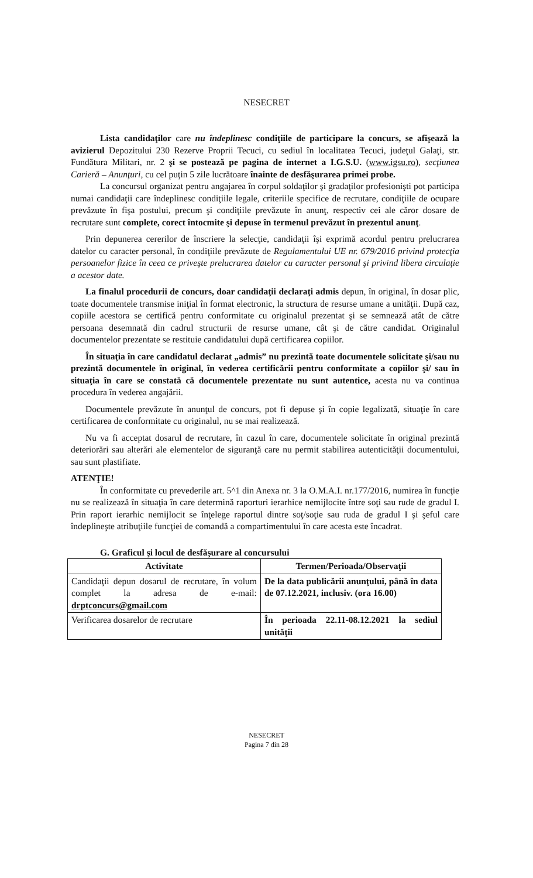NESECRET
Lista candidaţilor care nu îndeplinesc condiţiile de participare la concurs, se afişează la avizierul Depozitului 230 Rezerve Proprii Tecuci, cu sediul în localitatea Tecuci, judeţul Galaţi, str. Fundătura Militari, nr. 2 şi se postează pe pagina de internet a I.G.S.U. (www.igsu.ro), secţiunea Carieră – Anunţuri, cu cel puţin 5 zile lucrătoare înainte de desfăşurarea primei probe.
La concursul organizat pentru angajarea în corpul soldaţilor şi gradaţilor profesionişti pot participa numai candidaţii care îndeplinesc condiţiile legale, criteriile specifice de recrutare, condiţiile de ocupare prevăzute în fişa postului, precum şi condiţiile prevăzute în anunţ, respectiv cei ale căror dosare de recrutare sunt complete, corect întocmite şi depuse în termenul prevăzut în prezentul anunţ.
Prin depunerea cererilor de înscriere la selecţie, candidaţii îşi exprimă acordul pentru prelucrarea datelor cu caracter personal, în condiţiile prevăzute de Regulamentului UE nr. 679/2016 privind protecţia persoanelor fizice în ceea ce priveşte prelucrarea datelor cu caracter personal şi privind libera circulaţie a acestor date.
La finalul procedurii de concurs, doar candidaţii declaraţi admis depun, în original, în dosar plic, toate documentele transmise iniţial în format electronic, la structura de resurse umane a unităţii. După caz, copiile acestora se certifică pentru conformitate cu originalul prezentat şi se semnează atât de către persoana desemnată din cadrul structurii de resurse umane, cât şi de către candidat. Originalul documentelor prezentate se restituie candidatului după certificarea copiilor.
În situaţia în care candidatul declarat „admis” nu prezintă toate documentele solicitate şi/sau nu prezintă documentele în original, în vederea certificării pentru conformitate a copiilor şi/ sau în situaţia în care se constată că documentele prezentate nu sunt autentice, acesta nu va continua procedura în vederea angajării.
Documentele prevăzute în anunţul de concurs, pot fi depuse şi în copie legalizată, situaţie în care certificarea de conformitate cu originalul, nu se mai realizează.
Nu va fi acceptat dosarul de recrutare, în cazul în care, documentele solicitate în original prezintă deteriorări sau alterări ale elementelor de siguranţă care nu permit stabilirea autenticităţii documentului, sau sunt plastifiate.
ATENŢIE!
În conformitate cu prevederile art. 5^1 din Anexa nr. 3 la O.M.A.I. nr.177/2016, numirea în funcţie nu se realizează în situaţia în care determină raporturi ierarhice nemijlocite între soţi sau rude de gradul I. Prin raport ierarhic nemijlocit se înţelege raportul dintre soţ/soţie sau ruda de gradul I şi şeful care îndeplineşte atribuţiile funcţiei de comandă a compartimentului în care acesta este încadrat.
G. Graficul şi locul de desfăşurare al concursului
| Activitate | Termen/Perioada/Observaţii |
| --- | --- |
| Candidaţii depun dosarul de recrutare, în volum complet la adresa de e-mail: drptconcurs@gmail.com | De la data publicării anunţului, până în data de 07.12.2021, inclusiv. (ora 16.00) |
| Verificarea dosarelor de recrutare | În perioada 22.11-08.12.2021 la sediul unităţii |
NESECRET
Pagina 7 din 28